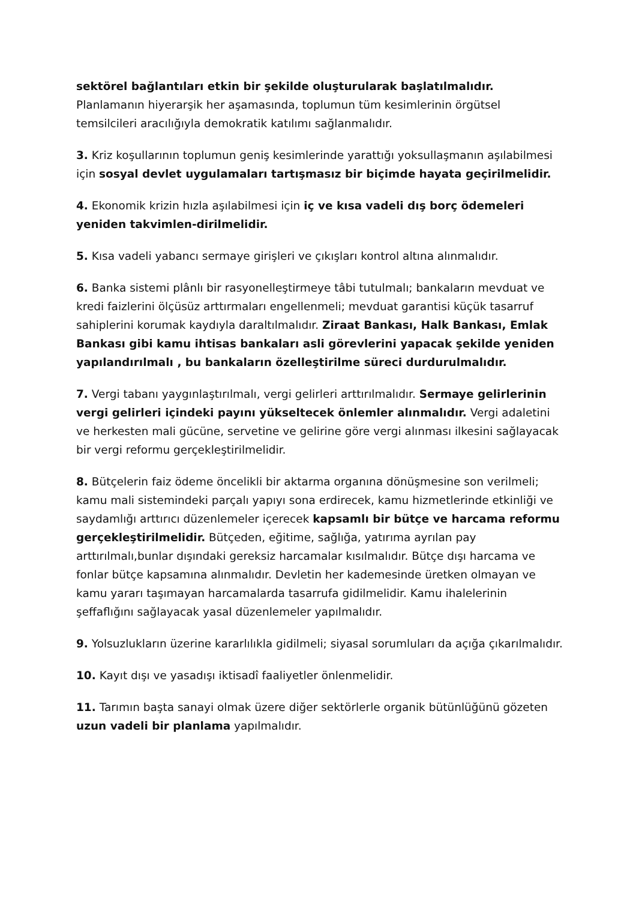sektörel bağlantıları etkin bir şekilde oluşturularak başlatılmalıdır. Planlamanın hiyerarşik her aşamasında, toplumun tüm kesimlerinin örgütsel temsilcileri aracılığıyla demokratik katılımı sağlanmalıdır.
3. Kriz koşullarının toplumun geniş kesimlerinde yarattığı yoksullaşmanın aşılabilmesi için sosyal devlet uygulamaları tartışmasız bir biçimde hayata geçirilmelidir.
4. Ekonomik krizin hızla aşılabilmesi için iç ve kısa vadeli dış borç ödemeleri yeniden takvimlen-dirilmelidir.
5. Kısa vadeli yabancı sermaye girişleri ve çıkışları kontrol altına alınmalıdır.
6. Banka sistemi plânlı bir rasyonelleştirmeye tâbi tutulmalı; bankaların mevduat ve kredi faizlerini ölçüsüz arttırmaları engellenmeli; mevduat garantisi küçük tasarruf sahiplerini korumak kaydıyla daraltılmalıdır. Ziraat Bankası, Halk Bankası, Emlak Bankası gibi kamu ihtisas bankaları asli görevlerini yapacak şekilde yeniden yapılandırılmalı , bu bankaların özelleştirilme süreci durdurulmalıdır.
7. Vergi tabanı yaygınlaştırılmalı, vergi gelirleri arttırılmalıdır. Sermaye gelirlerinin vergi gelirleri içindeki payını yükseltecek önlemler alınmalıdır. Vergi adaletini ve herkesten mali gücüne, servetine ve gelirine göre vergi alınması ilkesini sağlayacak bir vergi reformu gerçekleştirilmelidir.
8. Bütçelerin faiz ödeme öncelikli bir aktarma organına dönüşmesine son verilmeli; kamu mali sistemindeki parçalı yapıyı sona erdirecek, kamu hizmetlerinde etkinliği ve saydamlığı arttırıcı düzenlemeler içerecek kapsamlı bir bütçe ve harcama reformu gerçekleştirilmelidir. Bütçeden, eğitime, sağlığa, yatırıma ayrılan pay arttırılmalı,bunlar dışındaki gereksiz harcamalar kısılmalıdır. Bütçe dışı harcama ve fonlar bütçe kapsamına alınmalıdır. Devletin her kademesinde üretken olmayan ve kamu yararı taşımayan harcamalarda tasarrufa gidilmelidir. Kamu ihalelerinin şeffaflığını sağlayacak yasal düzenlemeler yapılmalıdır.
9. Yolsuzlukların üzerine kararlılıkla gidilmeli; siyasal sorumluları da açığa çıkarılmalıdır.
10. Kayıt dışı ve yasadışı iktisadî faaliyetler önlenmelidir.
11. Tarımın başta sanayi olmak üzere diğer sektörlerle organik bütünlüğünü gözeten uzun vadeli bir planlama yapılmalıdır.